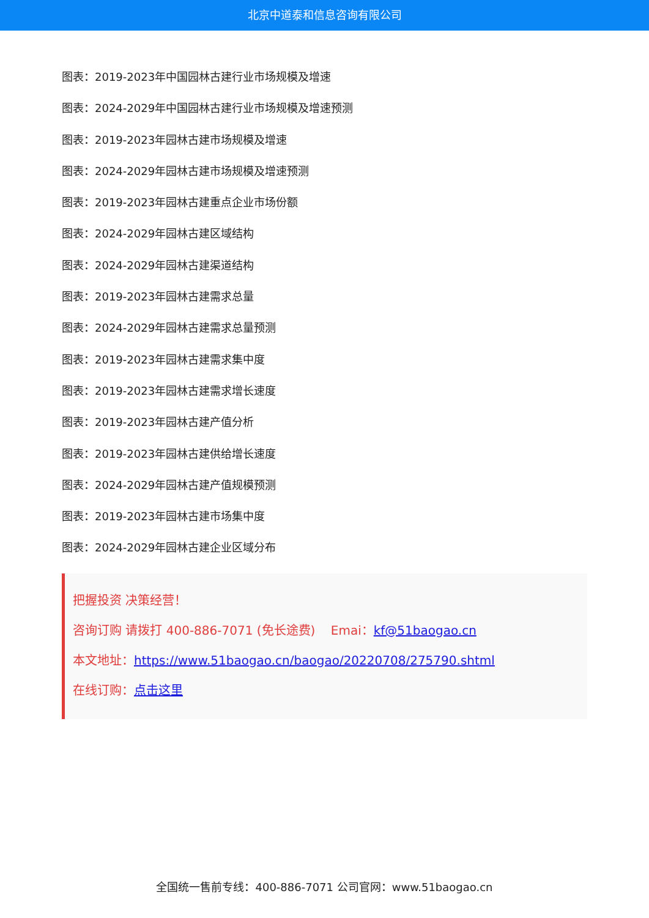北京中道泰和信息咨询有限公司
图表：2019-2023年中国园林古建行业市场规模及增速
图表：2024-2029年中国园林古建行业市场规模及增速预测
图表：2019-2023年园林古建市场规模及增速
图表：2024-2029年园林古建市场规模及增速预测
图表：2019-2023年园林古建重点企业市场份额
图表：2024-2029年园林古建区域结构
图表：2024-2029年园林古建渠道结构
图表：2019-2023年园林古建需求总量
图表：2024-2029年园林古建需求总量预测
图表：2019-2023年园林古建需求集中度
图表：2019-2023年园林古建需求增长速度
图表：2019-2023年园林古建产值分析
图表：2019-2023年园林古建供给增长速度
图表：2024-2029年园林古建产值规模预测
图表：2019-2023年园林古建市场集中度
图表：2024-2029年园林古建企业区域分布
把握投资 决策经营！
咨询订购 请拨打 400-886-7071 (免长途费) Emai：kf@51baogao.cn
本文地址：https://www.51baogao.cn/baogao/20220708/275790.shtml
在线订购：点击这里
全国统一售前专线：400-886-7071 公司官网：www.51baogao.cn